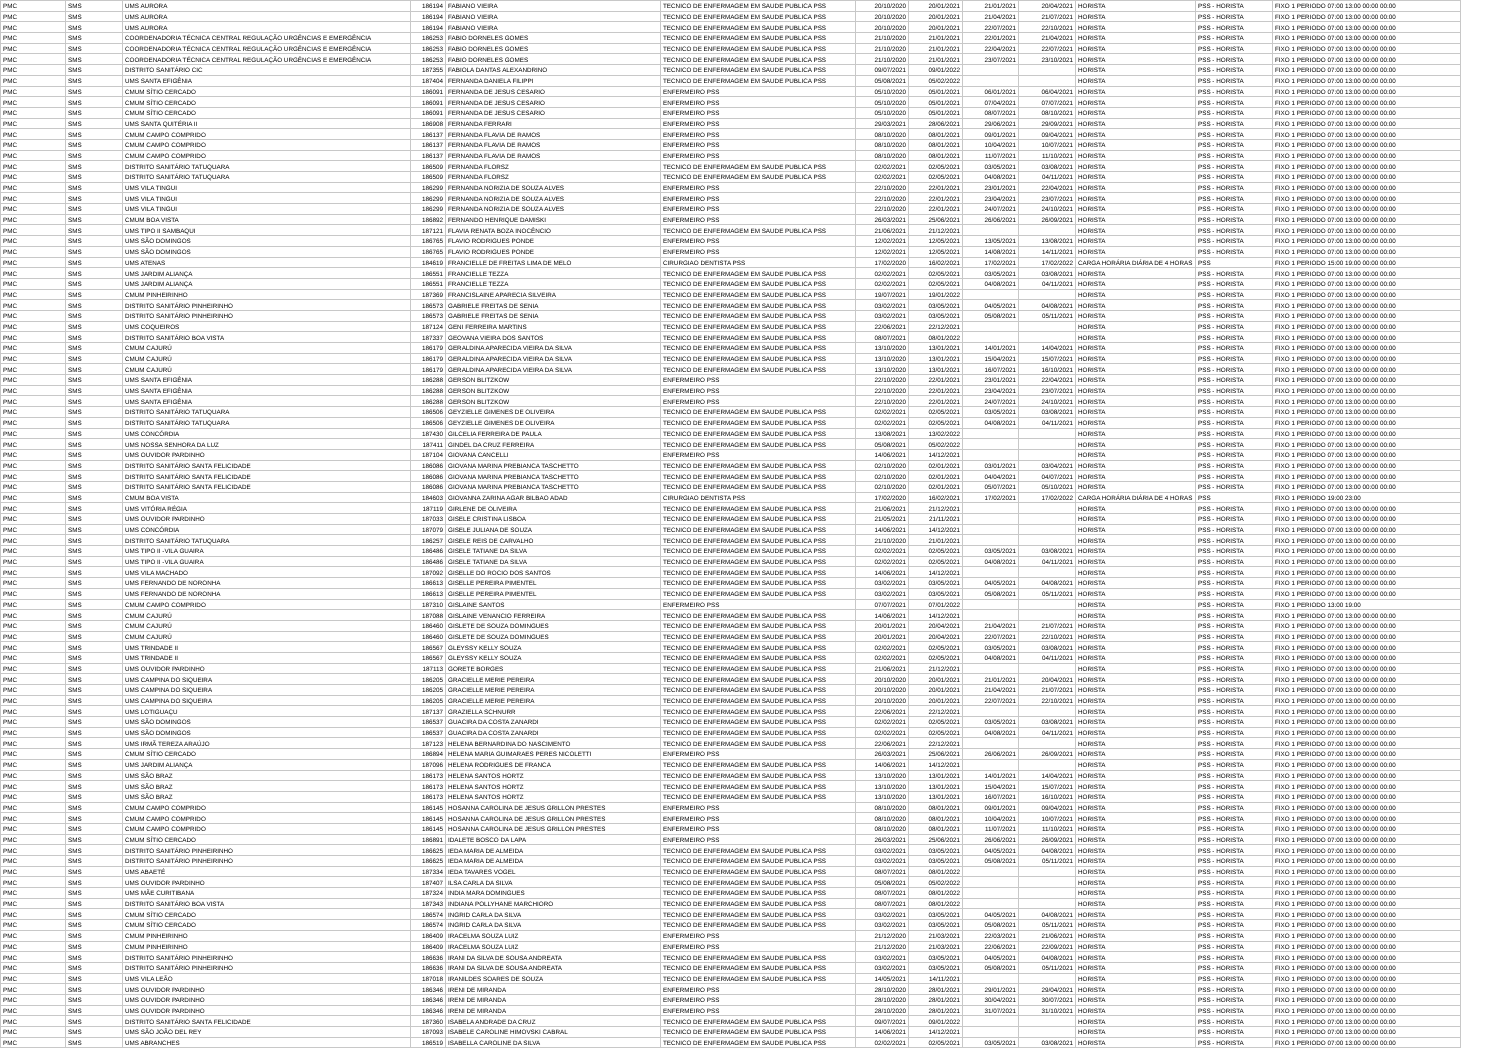| PMC | SMS | UMS AURORA | 186194 | FABIANO VIEIRA | TECNICO DE ENFERMAGEM EM SAUDE PUBLICA PSS | 20/10/2020 | 20/01/2021 | 21/01/2021 | 20/04/2021 | HORISTA | PSS - HORISTA | FIXO 1 PERIODO 07:00 13:00 00:00 00:00 |
| PMC | SMS | UMS AURORA | 186194 | FABIANO VIEIRA | TECNICO DE ENFERMAGEM EM SAUDE PUBLICA PSS | 20/10/2020 | 20/01/2021 | 21/04/2021 | 21/07/2021 | HORISTA | PSS - HORISTA | FIXO 1 PERIODO 07:00 13:00 00:00 00:00 |
| PMC | SMS | UMS AURORA | 186194 | FABIANO VIEIRA | TECNICO DE ENFERMAGEM EM SAUDE PUBLICA PSS | 20/10/2020 | 20/01/2021 | 22/07/2021 | 22/10/2021 | HORISTA | PSS - HORISTA | FIXO 1 PERIODO 07:00 13:00 00:00 00:00 |
| PMC | SMS | COORDENADORIA TÉCNICA CENTRAL REGULAÇÃO URGÊNCIAS E EMERGÊNCIA | 186253 | FABIO DORNELES GOMES | TECNICO DE ENFERMAGEM EM SAUDE PUBLICA PSS | 21/10/2020 | 21/01/2021 | 22/01/2021 | 21/04/2021 | HORISTA | PSS - HORISTA | FIXO 1 PERIODO 07:00 13:00 00:00 00:00 |
| PMC | SMS | COORDENADORIA TÉCNICA CENTRAL REGULAÇÃO URGÊNCIAS E EMERGÊNCIA | 186253 | FABIO DORNELES GOMES | TECNICO DE ENFERMAGEM EM SAUDE PUBLICA PSS | 21/10/2020 | 21/01/2021 | 22/04/2021 | 22/07/2021 | HORISTA | PSS - HORISTA | FIXO 1 PERIODO 07:00 13:00 00:00 00:00 |
| PMC | SMS | COORDENADORIA TÉCNICA CENTRAL REGULAÇÃO URGÊNCIAS E EMERGÊNCIA | 186253 | FABIO DORNELES GOMES | TECNICO DE ENFERMAGEM EM SAUDE PUBLICA PSS | 21/10/2020 | 21/01/2021 | 23/07/2021 | 23/10/2021 | HORISTA | PSS - HORISTA | FIXO 1 PERIODO 07:00 13:00 00:00 00:00 |
| PMC | SMS | DISTRITO SANITÁRIO CIC | 187355 | FABIOLA DANTAS ALEXANDRINO | TECNICO DE ENFERMAGEM EM SAUDE PUBLICA PSS | 09/07/2021 | 09/01/2022 | | | HORISTA | PSS - HORISTA | FIXO 1 PERIODO 07:00 13:00 00:00 00:00 |
| PMC | SMS | UMS SANTA EFIGÊNIA | 187404 | FERNANDA DANIELA FILIPPI | TECNICO DE ENFERMAGEM EM SAUDE PUBLICA PSS | 05/08/2021 | 05/02/2022 | | | HORISTA | PSS - HORISTA | FIXO 1 PERIODO 07:00 13:00 00:00 00:00 |
| PMC | SMS | CMUM SÍTIO CERCADO | 186091 | FERNANDA DE JESUS CESARIO | ENFERMEIRO PSS | 05/10/2020 | 05/01/2021 | 06/01/2021 | 06/04/2021 | HORISTA | PSS - HORISTA | FIXO 1 PERIODO 07:00 13:00 00:00 00:00 |
| PMC | SMS | CMUM SÍTIO CERCADO | 186091 | FERNANDA DE JESUS CESARIO | ENFERMEIRO PSS | 05/10/2020 | 05/01/2021 | 07/04/2021 | 07/07/2021 | HORISTA | PSS - HORISTA | FIXO 1 PERIODO 07:00 13:00 00:00 00:00 |
| PMC | SMS | CMUM SÍTIO CERCADO | 186091 | FERNANDA DE JESUS CESARIO | ENFERMEIRO PSS | 05/10/2020 | 05/01/2021 | 08/07/2021 | 08/10/2021 | HORISTA | PSS - HORISTA | FIXO 1 PERIODO 07:00 13:00 00:00 00:00 |
| PMC | SMS | UMS SANTA QUITÉRIA II | 186908 | FERNANDA FERRARI | ENFERMEIRO PSS | 29/03/2021 | 28/06/2021 | 29/06/2021 | 29/09/2021 | HORISTA | PSS - HORISTA | FIXO 1 PERIODO 07:00 13:00 00:00 00:00 |
| PMC | SMS | CMUM CAMPO COMPRIDO | 186137 | FERNANDA FLAVIA DE RAMOS | ENFERMEIRO PSS | 08/10/2020 | 08/01/2021 | 09/01/2021 | 09/04/2021 | HORISTA | PSS - HORISTA | FIXO 1 PERIODO 07:00 13:00 00:00 00:00 |
| PMC | SMS | CMUM CAMPO COMPRIDO | 186137 | FERNANDA FLAVIA DE RAMOS | ENFERMEIRO PSS | 08/10/2020 | 08/01/2021 | 10/04/2021 | 10/07/2021 | HORISTA | PSS - HORISTA | FIXO 1 PERIODO 07:00 13:00 00:00 00:00 |
| PMC | SMS | CMUM CAMPO COMPRIDO | 186137 | FERNANDA FLAVIA DE RAMOS | ENFERMEIRO PSS | 08/10/2020 | 08/01/2021 | 11/07/2021 | 11/10/2021 | HORISTA | PSS - HORISTA | FIXO 1 PERIODO 07:00 13:00 00:00 00:00 |
| PMC | SMS | DISTRITO SANITÁRIO TATUQUARA | 186509 | FERNANDA FLORSZ | TECNICO DE ENFERMAGEM EM SAUDE PUBLICA PSS | 02/02/2021 | 02/05/2021 | 03/05/2021 | 03/08/2021 | HORISTA | PSS - HORISTA | FIXO 1 PERIODO 07:00 13:00 00:00 00:00 |
| PMC | SMS | DISTRITO SANITÁRIO TATUQUARA | 186509 | FERNANDA FLORSZ | TECNICO DE ENFERMAGEM EM SAUDE PUBLICA PSS | 02/02/2021 | 02/05/2021 | 04/08/2021 | 04/11/2021 | HORISTA | PSS - HORISTA | FIXO 1 PERIODO 07:00 13:00 00:00 00:00 |
| PMC | SMS | UMS VILA TINGUI | 186299 | FERNANDA NORIZIA DE SOUZA ALVES | ENFERMEIRO PSS | 22/10/2020 | 22/01/2021 | 23/01/2021 | 22/04/2021 | HORISTA | PSS - HORISTA | FIXO 1 PERIODO 07:00 13:00 00:00 00:00 |
| PMC | SMS | UMS VILA TINGUI | 186299 | FERNANDA NORIZIA DE SOUZA ALVES | ENFERMEIRO PSS | 22/10/2020 | 22/01/2021 | 23/04/2021 | 23/07/2021 | HORISTA | PSS - HORISTA | FIXO 1 PERIODO 07:00 13:00 00:00 00:00 |
| PMC | SMS | UMS VILA TINGUI | 186299 | FERNANDA NORIZIA DE SOUZA ALVES | ENFERMEIRO PSS | 22/10/2020 | 22/01/2021 | 24/07/2021 | 24/10/2021 | HORISTA | PSS - HORISTA | FIXO 1 PERIODO 07:00 13:00 00:00 00:00 |
| PMC | SMS | CMUM BOA VISTA | 186892 | FERNANDO HENRIQUE DAMISKI | ENFERMEIRO PSS | 26/03/2021 | 25/06/2021 | 26/06/2021 | 26/09/2021 | HORISTA | PSS - HORISTA | FIXO 1 PERIODO 07:00 13:00 00:00 00:00 |
| PMC | SMS | UMS TIPO II SAMBAQUI | 187121 | FLAVIA RENATA BOZA INOCÊNCIO | TECNICO DE ENFERMAGEM EM SAUDE PUBLICA PSS | 21/06/2021 | 21/12/2021 | | | HORISTA | PSS - HORISTA | FIXO 1 PERIODO 07:00 13:00 00:00 00:00 |
| PMC | SMS | UMS SÃO DOMINGOS | 186765 | FLAVIO RODRIGUES PONDE | ENFERMEIRO PSS | 12/02/2021 | 12/05/2021 | 13/05/2021 | 13/08/2021 | HORISTA | PSS - HORISTA | FIXO 1 PERIODO 07:00 13:00 00:00 00:00 |
| PMC | SMS | UMS SÃO DOMINGOS | 186765 | FLAVIO RODRIGUES PONDE | ENFERMEIRO PSS | 12/02/2021 | 12/05/2021 | 14/08/2021 | 14/11/2021 | HORISTA | PSS - HORISTA | FIXO 1 PERIODO 07:00 13:00 00:00 00:00 |
| PMC | SMS | UMS ATENAS | 184619 | FRANCIELLE DE FREITAS LIMA DE MELO | CIRURGIAO DENTISTA PSS | 17/02/2020 | 16/02/2021 | 17/02/2021 | 17/02/2022 | CARGA HORÁRIA DIÁRIA DE 4 HORAS | PSS | FIXO 1 PERIODO 15:00 19:00 00:00 00:00 |
| PMC | SMS | UMS JARDIM ALIANÇA | 186551 | FRANCIELLE TEZZA | TECNICO DE ENFERMAGEM EM SAUDE PUBLICA PSS | 02/02/2021 | 02/05/2021 | 03/05/2021 | 03/08/2021 | HORISTA | PSS - HORISTA | FIXO 1 PERIODO 07:00 13:00 00:00 00:00 |
| PMC | SMS | UMS JARDIM ALIANÇA | 186551 | FRANCIELLE TEZZA | TECNICO DE ENFERMAGEM EM SAUDE PUBLICA PSS | 02/02/2021 | 02/05/2021 | 04/08/2021 | 04/11/2021 | HORISTA | PSS - HORISTA | FIXO 1 PERIODO 07:00 13:00 00:00 00:00 |
| PMC | SMS | CMUM PINHEIRINHO | 187369 | FRANCISLAINE APARECIA SILVEIRA | TECNICO DE ENFERMAGEM EM SAUDE PUBLICA PSS | 19/07/2021 | 19/01/2022 | | | HORISTA | PSS - HORISTA | FIXO 1 PERIODO 07:00 13:00 00:00 00:00 |
| PMC | SMS | DISTRITO SANITÁRIO PINHEIRINHO | 186573 | GABRIELE FREITAS DE SENIA | TECNICO DE ENFERMAGEM EM SAUDE PUBLICA PSS | 03/02/2021 | 03/05/2021 | 04/05/2021 | 04/08/2021 | HORISTA | PSS - HORISTA | FIXO 1 PERIODO 07:00 13:00 00:00 00:00 |
| PMC | SMS | DISTRITO SANITÁRIO PINHEIRINHO | 186573 | GABRIELE FREITAS DE SENIA | TECNICO DE ENFERMAGEM EM SAUDE PUBLICA PSS | 03/02/2021 | 03/05/2021 | 05/08/2021 | 05/11/2021 | HORISTA | PSS - HORISTA | FIXO 1 PERIODO 07:00 13:00 00:00 00:00 |
| PMC | SMS | UMS COQUEIROS | 187124 | GENI FERREIRA MARTINS | TECNICO DE ENFERMAGEM EM SAUDE PUBLICA PSS | 22/06/2021 | 22/12/2021 | | | HORISTA | PSS - HORISTA | FIXO 1 PERIODO 07:00 13:00 00:00 00:00 |
| PMC | SMS | DISTRITO SANITÁRIO BOA VISTA | 187337 | GEOVANA VIEIRA DOS SANTOS | TECNICO DE ENFERMAGEM EM SAUDE PUBLICA PSS | 08/07/2021 | 08/01/2022 | | | HORISTA | PSS - HORISTA | FIXO 1 PERIODO 07:00 13:00 00:00 00:00 |
| PMC | SMS | CMUM CAJURÚ | 186179 | GERALDINA APARECIDA VIEIRA DA SILVA | TECNICO DE ENFERMAGEM EM SAUDE PUBLICA PSS | 13/10/2020 | 13/01/2021 | 14/01/2021 | 14/04/2021 | HORISTA | PSS - HORISTA | FIXO 1 PERIODO 07:00 13:00 00:00 00:00 |
| PMC | SMS | CMUM CAJURÚ | 186179 | GERALDINA APARECIDA VIEIRA DA SILVA | TECNICO DE ENFERMAGEM EM SAUDE PUBLICA PSS | 13/10/2020 | 13/01/2021 | 15/04/2021 | 15/07/2021 | HORISTA | PSS - HORISTA | FIXO 1 PERIODO 07:00 13:00 00:00 00:00 |
| PMC | SMS | CMUM CAJURÚ | 186179 | GERALDINA APARECIDA VIEIRA DA SILVA | TECNICO DE ENFERMAGEM EM SAUDE PUBLICA PSS | 13/10/2020 | 13/01/2021 | 16/07/2021 | 16/10/2021 | HORISTA | PSS - HORISTA | FIXO 1 PERIODO 07:00 13:00 00:00 00:00 |
| PMC | SMS | UMS SANTA EFIGÊNIA | 186288 | GERSON BLITZKOW | ENFERMEIRO PSS | 22/10/2020 | 22/01/2021 | 23/01/2021 | 22/04/2021 | HORISTA | PSS - HORISTA | FIXO 1 PERIODO 07:00 13:00 00:00 00:00 |
| PMC | SMS | UMS SANTA EFIGÊNIA | 186288 | GERSON BLITZKOW | ENFERMEIRO PSS | 22/10/2020 | 22/01/2021 | 23/04/2021 | 23/07/2021 | HORISTA | PSS - HORISTA | FIXO 1 PERIODO 07:00 13:00 00:00 00:00 |
| PMC | SMS | UMS SANTA EFIGÊNIA | 186288 | GERSON BLITZKOW | ENFERMEIRO PSS | 22/10/2020 | 22/01/2021 | 24/07/2021 | 24/10/2021 | HORISTA | PSS - HORISTA | FIXO 1 PERIODO 07:00 13:00 00:00 00:00 |
| PMC | SMS | DISTRITO SANITÁRIO TATUQUARA | 186506 | GEYZIELLE GIMENES DE OLIVEIRA | TECNICO DE ENFERMAGEM EM SAUDE PUBLICA PSS | 02/02/2021 | 02/05/2021 | 03/05/2021 | 03/08/2021 | HORISTA | PSS - HORISTA | FIXO 1 PERIODO 07:00 13:00 00:00 00:00 |
| PMC | SMS | DISTRITO SANITÁRIO TATUQUARA | 186506 | GEYZIELLE GIMENES DE OLIVEIRA | TECNICO DE ENFERMAGEM EM SAUDE PUBLICA PSS | 02/02/2021 | 02/05/2021 | 04/08/2021 | 04/11/2021 | HORISTA | PSS - HORISTA | FIXO 1 PERIODO 07:00 13:00 00:00 00:00 |
| PMC | SMS | UMS CONCÓRDIA | 187430 | GILCELIA FERREIRA DE PAULA | TECNICO DE ENFERMAGEM EM SAUDE PUBLICA PSS | 13/08/2021 | 13/02/2022 | | | HORISTA | PSS - HORISTA | FIXO 1 PERIODO 07:00 13:00 00:00 00:00 |
| PMC | SMS | UMS NOSSA SENHORA DA LUZ | 187411 | GINDEL DA CRUZ FERREIRA | TECNICO DE ENFERMAGEM EM SAUDE PUBLICA PSS | 05/08/2021 | 05/02/2022 | | | HORISTA | PSS - HORISTA | FIXO 1 PERIODO 07:00 13:00 00:00 00:00 |
| PMC | SMS | UMS OUVIDOR PARDINHO | 187104 | GIOVANA CANCELLI | ENFERMEIRO PSS | 14/06/2021 | 14/12/2021 | | | HORISTA | PSS - HORISTA | FIXO 1 PERIODO 07:00 13:00 00:00 00:00 |
| PMC | SMS | DISTRITO SANITÁRIO SANTA FELICIDADE | 186086 | GIOVANA MARINA PREBIANCA TASCHETTO | TECNICO DE ENFERMAGEM EM SAUDE PUBLICA PSS | 02/10/2020 | 02/01/2021 | 03/01/2021 | 03/04/2021 | HORISTA | PSS - HORISTA | FIXO 1 PERIODO 07:00 13:00 00:00 00:00 |
| PMC | SMS | DISTRITO SANITÁRIO SANTA FELICIDADE | 186086 | GIOVANA MARINA PREBIANCA TASCHETTO | TECNICO DE ENFERMAGEM EM SAUDE PUBLICA PSS | 02/10/2020 | 02/01/2021 | 04/04/2021 | 04/07/2021 | HORISTA | PSS - HORISTA | FIXO 1 PERIODO 07:00 13:00 00:00 00:00 |
| PMC | SMS | DISTRITO SANITÁRIO SANTA FELICIDADE | 186086 | GIOVANA MARINA PREBIANCA TASCHETTO | TECNICO DE ENFERMAGEM EM SAUDE PUBLICA PSS | 02/10/2020 | 02/01/2021 | 05/07/2021 | 05/10/2021 | HORISTA | PSS - HORISTA | FIXO 1 PERIODO 07:00 13:00 00:00 00:00 |
| PMC | SMS | CMUM BOA VISTA | 184603 | GIOVANNA ZARINA AGAR BILBAO ADAD | CIRURGIAO DENTISTA PSS | 17/02/2020 | 16/02/2021 | 17/02/2021 | 17/02/2022 | CARGA HORÁRIA DIÁRIA DE 4 HORAS | PSS | FIXO 1 PERIODO 19:00 23:00 |
| PMC | SMS | UMS VITÓRIA RÉGIA | 187119 | GIRLENE DE OLIVEIRA | TECNICO DE ENFERMAGEM EM SAUDE PUBLICA PSS | 21/06/2021 | 21/12/2021 | | | HORISTA | PSS - HORISTA | FIXO 1 PERIODO 07:00 13:00 00:00 00:00 |
| PMC | SMS | UMS OUVIDOR PARDINHO | 187033 | GISELE CRISTINA LISBOA | TECNICO DE ENFERMAGEM EM SAUDE PUBLICA PSS | 21/05/2021 | 21/11/2021 | | | HORISTA | PSS - HORISTA | FIXO 1 PERIODO 07:00 13:00 00:00 00:00 |
| PMC | SMS | UMS CONCÓRDIA | 187079 | GISELE JULIANA DE SOUZA | TECNICO DE ENFERMAGEM EM SAUDE PUBLICA PSS | 14/06/2021 | 14/12/2021 | | | HORISTA | PSS - HORISTA | FIXO 1 PERIODO 07:00 13:00 00:00 00:00 |
| PMC | SMS | DISTRITO SANITÁRIO TATUQUARA | 186257 | GISELE REIS DE CARVALHO | TECNICO DE ENFERMAGEM EM SAUDE PUBLICA PSS | 21/10/2020 | 21/01/2021 | | | HORISTA | PSS - HORISTA | FIXO 1 PERIODO 07:00 13:00 00:00 00:00 |
| PMC | SMS | UMS TIPO II -VILA GUAIRA | 186486 | GISELE TATIANE DA SILVA | TECNICO DE ENFERMAGEM EM SAUDE PUBLICA PSS | 02/02/2021 | 02/05/2021 | 03/05/2021 | 03/08/2021 | HORISTA | PSS - HORISTA | FIXO 1 PERIODO 07:00 13:00 00:00 00:00 |
| PMC | SMS | UMS TIPO II -VILA GUAIRA | 186486 | GISELE TATIANE DA SILVA | TECNICO DE ENFERMAGEM EM SAUDE PUBLICA PSS | 02/02/2021 | 02/05/2021 | 04/08/2021 | 04/11/2021 | HORISTA | PSS - HORISTA | FIXO 1 PERIODO 07:00 13:00 00:00 00:00 |
| PMC | SMS | UMS VILA MACHADO | 187092 | GISELLE DO ROCIO DOS SANTOS | TECNICO DE ENFERMAGEM EM SAUDE PUBLICA PSS | 14/06/2021 | 14/12/2021 | | | HORISTA | PSS - HORISTA | FIXO 1 PERIODO 07:00 13:00 00:00 00:00 |
| PMC | SMS | UMS FERNANDO DE NORONHA | 186613 | GISELLE PEREIRA PIMENTEL | TECNICO DE ENFERMAGEM EM SAUDE PUBLICA PSS | 03/02/2021 | 03/05/2021 | 04/05/2021 | 04/08/2021 | HORISTA | PSS - HORISTA | FIXO 1 PERIODO 07:00 13:00 00:00 00:00 |
| PMC | SMS | UMS FERNANDO DE NORONHA | 186613 | GISELLE PEREIRA PIMENTEL | TECNICO DE ENFERMAGEM EM SAUDE PUBLICA PSS | 03/02/2021 | 03/05/2021 | 05/08/2021 | 05/11/2021 | HORISTA | PSS - HORISTA | FIXO 1 PERIODO 07:00 13:00 00:00 00:00 |
| PMC | SMS | CMUM CAMPO COMPRIDO | 187310 | GISLAINE SANTOS | ENFERMEIRO PSS | 07/07/2021 | 07/01/2022 | | | HORISTA | PSS - HORISTA | FIXO 1 PERIODO 13:00 19:00 |
| PMC | SMS | CMUM CAJURÚ | 187088 | GISLAINE VENANCIO FERREIRA | TECNICO DE ENFERMAGEM EM SAUDE PUBLICA PSS | 14/06/2021 | 14/12/2021 | | | HORISTA | PSS - HORISTA | FIXO 1 PERIODO 07:00 13:00 00:00 00:00 |
| PMC | SMS | CMUM CAJURÚ | 186460 | GISLETE DE SOUZA DOMINGUES | TECNICO DE ENFERMAGEM EM SAUDE PUBLICA PSS | 20/01/2021 | 20/04/2021 | 21/04/2021 | 21/07/2021 | HORISTA | PSS - HORISTA | FIXO 1 PERIODO 07:00 13:00 00:00 00:00 |
| PMC | SMS | CMUM CAJURÚ | 186460 | GISLETE DE SOUZA DOMINGUES | TECNICO DE ENFERMAGEM EM SAUDE PUBLICA PSS | 20/01/2021 | 20/04/2021 | 22/07/2021 | 22/10/2021 | HORISTA | PSS - HORISTA | FIXO 1 PERIODO 07:00 13:00 00:00 00:00 |
| PMC | SMS | UMS TRINDADE II | 186567 | GLEYSSY KELLY SOUZA | TECNICO DE ENFERMAGEM EM SAUDE PUBLICA PSS | 02/02/2021 | 02/05/2021 | 03/05/2021 | 03/08/2021 | HORISTA | PSS - HORISTA | FIXO 1 PERIODO 07:00 13:00 00:00 00:00 |
| PMC | SMS | UMS TRINDADE II | 186567 | GLEYSSY KELLY SOUZA | TECNICO DE ENFERMAGEM EM SAUDE PUBLICA PSS | 02/02/2021 | 02/05/2021 | 04/08/2021 | 04/11/2021 | HORISTA | PSS - HORISTA | FIXO 1 PERIODO 07:00 13:00 00:00 00:00 |
| PMC | SMS | UMS OUVIDOR PARDINHO | 187113 | GORETE BORGES | TECNICO DE ENFERMAGEM EM SAUDE PUBLICA PSS | 21/06/2021 | 21/12/2021 | | | HORISTA | PSS - HORISTA | FIXO 1 PERIODO 07:00 13:00 00:00 00:00 |
| PMC | SMS | UMS CAMPINA DO SIQUEIRA | 186205 | GRACIELLE MERIE PEREIRA | TECNICO DE ENFERMAGEM EM SAUDE PUBLICA PSS | 20/10/2020 | 20/01/2021 | 21/01/2021 | 20/04/2021 | HORISTA | PSS - HORISTA | FIXO 1 PERIODO 07:00 13:00 00:00 00:00 |
| PMC | SMS | UMS CAMPINA DO SIQUEIRA | 186205 | GRACIELLE MERIE PEREIRA | TECNICO DE ENFERMAGEM EM SAUDE PUBLICA PSS | 20/10/2020 | 20/01/2021 | 21/04/2021 | 21/07/2021 | HORISTA | PSS - HORISTA | FIXO 1 PERIODO 07:00 13:00 00:00 00:00 |
| PMC | SMS | UMS CAMPINA DO SIQUEIRA | 186205 | GRACIELLE MERIE PEREIRA | TECNICO DE ENFERMAGEM EM SAUDE PUBLICA PSS | 20/10/2020 | 20/01/2021 | 22/07/2021 | 22/10/2021 | HORISTA | PSS - HORISTA | FIXO 1 PERIODO 07:00 13:00 00:00 00:00 |
| PMC | SMS | UMS LOTIGUAÇU | 187137 | GRAZIELLA SCHNURR | TECNICO DE ENFERMAGEM EM SAUDE PUBLICA PSS | 22/06/2021 | 22/12/2021 | | | HORISTA | PSS - HORISTA | FIXO 1 PERIODO 07:00 13:00 00:00 00:00 |
| PMC | SMS | UMS SÃO DOMINGOS | 186537 | GUACIRA DA COSTA ZANARDI | TECNICO DE ENFERMAGEM EM SAUDE PUBLICA PSS | 02/02/2021 | 02/05/2021 | 03/05/2021 | 03/08/2021 | HORISTA | PSS - HORISTA | FIXO 1 PERIODO 07:00 13:00 00:00 00:00 |
| PMC | SMS | UMS SÃO DOMINGOS | 186537 | GUACIRA DA COSTA ZANARDI | TECNICO DE ENFERMAGEM EM SAUDE PUBLICA PSS | 02/02/2021 | 02/05/2021 | 04/08/2021 | 04/11/2021 | HORISTA | PSS - HORISTA | FIXO 1 PERIODO 07:00 13:00 00:00 00:00 |
| PMC | SMS | UMS IRMÃ TEREZA ARAÚJO | 187123 | HELENA BERNARDINA DO NASCIMENTO | TECNICO DE ENFERMAGEM EM SAUDE PUBLICA PSS | 22/06/2021 | 22/12/2021 | | | HORISTA | PSS - HORISTA | FIXO 1 PERIODO 07:00 13:00 00:00 00:00 |
| PMC | SMS | CMUM SÍTIO CERCADO | 186894 | HELENA MARIA GUIMARAES PERES NICOLETTI | ENFERMEIRO PSS | 26/03/2021 | 25/06/2021 | 26/06/2021 | 26/09/2021 | HORISTA | PSS - HORISTA | FIXO 1 PERIODO 07:00 13:00 00:00 00:00 |
| PMC | SMS | UMS JARDIM ALIANÇA | 187096 | HELENA RODRIGUES DE FRANCA | TECNICO DE ENFERMAGEM EM SAUDE PUBLICA PSS | 14/06/2021 | 14/12/2021 | | | HORISTA | PSS - HORISTA | FIXO 1 PERIODO 07:00 13:00 00:00 00:00 |
| PMC | SMS | UMS SÃO BRAZ | 186173 | HELENA SANTOS HORTZ | TECNICO DE ENFERMAGEM EM SAUDE PUBLICA PSS | 13/10/2020 | 13/01/2021 | 14/01/2021 | 14/04/2021 | HORISTA | PSS - HORISTA | FIXO 1 PERIODO 07:00 13:00 00:00 00:00 |
| PMC | SMS | UMS SÃO BRAZ | 186173 | HELENA SANTOS HORTZ | TECNICO DE ENFERMAGEM EM SAUDE PUBLICA PSS | 13/10/2020 | 13/01/2021 | 15/04/2021 | 15/07/2021 | HORISTA | PSS - HORISTA | FIXO 1 PERIODO 07:00 13:00 00:00 00:00 |
| PMC | SMS | UMS SÃO BRAZ | 186173 | HELENA SANTOS HORTZ | TECNICO DE ENFERMAGEM EM SAUDE PUBLICA PSS | 13/10/2020 | 13/01/2021 | 16/07/2021 | 16/10/2021 | HORISTA | PSS - HORISTA | FIXO 1 PERIODO 07:00 13:00 00:00 00:00 |
| PMC | SMS | CMUM CAMPO COMPRIDO | 186145 | HOSANNA CAROLINA DE JESUS GRILLON PRESTES | ENFERMEIRO PSS | 08/10/2020 | 08/01/2021 | 09/01/2021 | 09/04/2021 | HORISTA | PSS - HORISTA | FIXO 1 PERIODO 07:00 13:00 00:00 00:00 |
| PMC | SMS | CMUM CAMPO COMPRIDO | 186145 | HOSANNA CAROLINA DE JESUS GRILLON PRESTES | ENFERMEIRO PSS | 08/10/2020 | 08/01/2021 | 10/04/2021 | 10/07/2021 | HORISTA | PSS - HORISTA | FIXO 1 PERIODO 07:00 13:00 00:00 00:00 |
| PMC | SMS | CMUM CAMPO COMPRIDO | 186145 | HOSANNA CAROLINA DE JESUS GRILLON PRESTES | ENFERMEIRO PSS | 08/10/2020 | 08/01/2021 | 11/07/2021 | 11/10/2021 | HORISTA | PSS - HORISTA | FIXO 1 PERIODO 07:00 13:00 00:00 00:00 |
| PMC | SMS | CMUM SÍTIO CERCADO | 186891 | IDALETE BOSCO DA LAPA | ENFERMEIRO PSS | 26/03/2021 | 25/06/2021 | 26/06/2021 | 26/09/2021 | HORISTA | PSS - HORISTA | FIXO 1 PERIODO 07:00 13:00 00:00 00:00 |
| PMC | SMS | DISTRITO SANITÁRIO PINHEIRINHO | 186625 | IEDA MARIA DE ALMEIDA | TECNICO DE ENFERMAGEM EM SAUDE PUBLICA PSS | 03/02/2021 | 03/05/2021 | 04/05/2021 | 04/08/2021 | HORISTA | PSS - HORISTA | FIXO 1 PERIODO 07:00 13:00 00:00 00:00 |
| PMC | SMS | DISTRITO SANITÁRIO PINHEIRINHO | 186625 | IEDA MARIA DE ALMEIDA | TECNICO DE ENFERMAGEM EM SAUDE PUBLICA PSS | 03/02/2021 | 03/05/2021 | 05/08/2021 | 05/11/2021 | HORISTA | PSS - HORISTA | FIXO 1 PERIODO 07:00 13:00 00:00 00:00 |
| PMC | SMS | UMS ABAETÉ | 187334 | IEDA TAVARES VOGEL | TECNICO DE ENFERMAGEM EM SAUDE PUBLICA PSS | 08/07/2021 | 08/01/2022 | | | HORISTA | PSS - HORISTA | FIXO 1 PERIODO 07:00 13:00 00:00 00:00 |
| PMC | SMS | UMS OUVIDOR PARDINHO | 187407 | ILSA CARLA DA SILVA | TECNICO DE ENFERMAGEM EM SAUDE PUBLICA PSS | 05/08/2021 | 05/02/2022 | | | HORISTA | PSS - HORISTA | FIXO 1 PERIODO 07:00 13:00 00:00 00:00 |
| PMC | SMS | UMS MÃE CURITIBANA | 187324 | INDIA MARA DOMINGUES | TECNICO DE ENFERMAGEM EM SAUDE PUBLICA PSS | 08/07/2021 | 08/01/2022 | | | HORISTA | PSS - HORISTA | FIXO 1 PERIODO 07:00 13:00 00:00 00:00 |
| PMC | SMS | DISTRITO SANITÁRIO BOA VISTA | 187343 | INDIANA POLLYHANE MARCHIORO | TECNICO DE ENFERMAGEM EM SAUDE PUBLICA PSS | 08/07/2021 | 08/01/2022 | | | HORISTA | PSS - HORISTA | FIXO 1 PERIODO 07:00 13:00 00:00 00:00 |
| PMC | SMS | CMUM SÍTIO CERCADO | 186574 | INGRID CARLA DA SILVA | TECNICO DE ENFERMAGEM EM SAUDE PUBLICA PSS | 03/02/2021 | 03/05/2021 | 04/05/2021 | 04/08/2021 | HORISTA | PSS - HORISTA | FIXO 1 PERIODO 07:00 13:00 00:00 00:00 |
| PMC | SMS | CMUM SÍTIO CERCADO | 186574 | INGRID CARLA DA SILVA | TECNICO DE ENFERMAGEM EM SAUDE PUBLICA PSS | 03/02/2021 | 03/05/2021 | 05/08/2021 | 05/11/2021 | HORISTA | PSS - HORISTA | FIXO 1 PERIODO 07:00 13:00 00:00 00:00 |
| PMC | SMS | CMUM PINHEIRINHO | 186409 | IRACELMA SOUZA LUIZ | ENFERMEIRO PSS | 21/12/2020 | 21/03/2021 | 22/03/2021 | 21/06/2021 | HORISTA | PSS - HORISTA | FIXO 1 PERIODO 07:00 13:00 00:00 00:00 |
| PMC | SMS | CMUM PINHEIRINHO | 186409 | IRACELMA SOUZA LUIZ | ENFERMEIRO PSS | 21/12/2020 | 21/03/2021 | 22/06/2021 | 22/09/2021 | HORISTA | PSS - HORISTA | FIXO 1 PERIODO 07:00 13:00 00:00 00:00 |
| PMC | SMS | DISTRITO SANITÁRIO PINHEIRINHO | 186636 | IRANI DA SILVA DE SOUSA ANDREATA | TECNICO DE ENFERMAGEM EM SAUDE PUBLICA PSS | 03/02/2021 | 03/05/2021 | 04/05/2021 | 04/08/2021 | HORISTA | PSS - HORISTA | FIXO 1 PERIODO 07:00 13:00 00:00 00:00 |
| PMC | SMS | DISTRITO SANITÁRIO PINHEIRINHO | 186636 | IRANI DA SILVA DE SOUSA ANDREATA | TECNICO DE ENFERMAGEM EM SAUDE PUBLICA PSS | 03/02/2021 | 03/05/2021 | 05/08/2021 | 05/11/2021 | HORISTA | PSS - HORISTA | FIXO 1 PERIODO 07:00 13:00 00:00 00:00 |
| PMC | SMS | UMS VILA LEÃO | 187018 | IRANILDES SOARES DE SOUZA | TECNICO DE ENFERMAGEM EM SAUDE PUBLICA PSS | 14/05/2021 | 14/11/2021 | | | HORISTA | PSS - HORISTA | FIXO 1 PERIODO 07:00 13:00 00:00 00:00 |
| PMC | SMS | UMS OUVIDOR PARDINHO | 186346 | IRENI DE MIRANDA | ENFERMEIRO PSS | 28/10/2020 | 28/01/2021 | 29/01/2021 | 29/04/2021 | HORISTA | PSS - HORISTA | FIXO 1 PERIODO 07:00 13:00 00:00 00:00 |
| PMC | SMS | UMS OUVIDOR PARDINHO | 186346 | IRENI DE MIRANDA | ENFERMEIRO PSS | 28/10/2020 | 28/01/2021 | 30/04/2021 | 30/07/2021 | HORISTA | PSS - HORISTA | FIXO 1 PERIODO 07:00 13:00 00:00 00:00 |
| PMC | SMS | UMS OUVIDOR PARDINHO | 186346 | IRENI DE MIRANDA | ENFERMEIRO PSS | 28/10/2020 | 28/01/2021 | 31/07/2021 | 31/10/2021 | HORISTA | PSS - HORISTA | FIXO 1 PERIODO 07:00 13:00 00:00 00:00 |
| PMC | SMS | DISTRITO SANITÁRIO SANTA FELICIDADE | 187360 | ISABELA ANDRADE DA CRUZ | TECNICO DE ENFERMAGEM EM SAUDE PUBLICA PSS | 09/07/2021 | 09/01/2022 | | | HORISTA | PSS - HORISTA | FIXO 1 PERIODO 07:00 13:00 00:00 00:00 |
| PMC | SMS | UMS SÃO JOÃO DEL REY | 187093 | ISABELE CAROLINE HIMOVSKI CABRAL | TECNICO DE ENFERMAGEM EM SAUDE PUBLICA PSS | 14/06/2021 | 14/12/2021 | | | HORISTA | PSS - HORISTA | FIXO 1 PERIODO 07:00 13:00 00:00 00:00 |
| PMC | SMS | UMS ABRANCHES | 186519 | ISABELLA CAROLINE DA SILVA | TECNICO DE ENFERMAGEM EM SAUDE PUBLICA PSS | 02/02/2021 | 02/05/2021 | 03/05/2021 | 03/08/2021 | HORISTA | PSS - HORISTA | FIXO 1 PERIODO 07:00 13:00 00:00 00:00 |